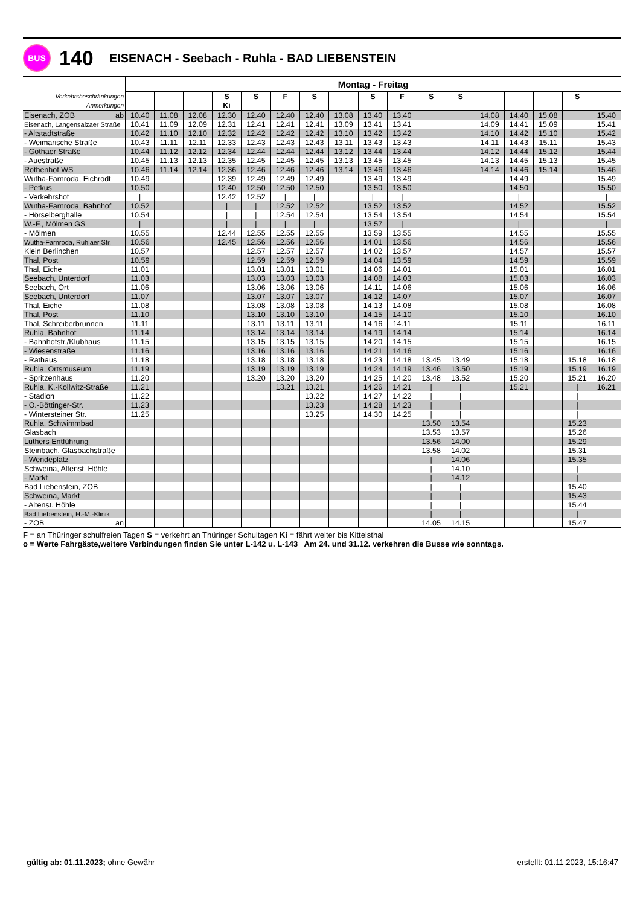BUS
140
EISENACH - Seebach - Ruhla - BAD LIEBENSTEIN
| | Montag - Freitag | | | | | | | | | | | | | | | | |
| --- | --- | --- | --- | --- | --- | --- | --- | --- | --- | --- | --- | --- | --- | --- | --- | --- | --- |
| Verkehrsbeschränkungen | | | | S | S | F | S | | S | F | S | S | | | | S | |
| Anmerkungen | | | | Ki | | | | | | | | | | | | | |
| Eisenach, ZOB ab | 10.40 | 11.08 | 12.08 | 12.30 | 12.40 | 12.40 | 12.40 | 13.08 | 13.40 | 13.40 | | | 14.08 | 14.40 | 15.08 | | 15.40 |
| Eisenach, Langensalzaer Straße | 10.41 | 11.09 | 12.09 | 12.31 | 12.41 | 12.41 | 12.41 | 13.09 | 13.41 | 13.41 | | | 14.09 | 14.41 | 15.09 | | 15.41 |
| - Altstadtstraße | 10.42 | 11.10 | 12.10 | 12.32 | 12.42 | 12.42 | 12.42 | 13.10 | 13.42 | 13.42 | | | 14.10 | 14.42 | 15.10 | | 15.42 |
| - Weimarische Straße | 10.43 | 11.11 | 12.11 | 12.33 | 12.43 | 12.43 | 12.43 | 13.11 | 13.43 | 13.43 | | | 14.11 | 14.43 | 15.11 | | 15.43 |
| - Gothaer Straße | 10.44 | 11.12 | 12.12 | 12.34 | 12.44 | 12.44 | 12.44 | 13.12 | 13.44 | 13.44 | | | 14.12 | 14.44 | 15.12 | | 15.44 |
| - Auestraße | 10.45 | 11.13 | 12.13 | 12.35 | 12.45 | 12.45 | 12.45 | 13.13 | 13.45 | 13.45 | | | 14.13 | 14.45 | 15.13 | | 15.45 |
| Rothenhof WS | 10.46 | 11.14 | 12.14 | 12.36 | 12.46 | 12.46 | 12.46 | 13.14 | 13.46 | 13.46 | | | 14.14 | 14.46 | 15.14 | | 15.46 |
| Wutha-Farnroda, Eichrodt | 10.49 | | | 12.39 | 12.49 | 12.49 | 12.49 | | 13.49 | 13.49 | | | | 14.49 | | | 15.49 |
| - Petkus | 10.50 | | | 12.40 | 12.50 | 12.50 | 12.50 | | 13.50 | 13.50 | | | | 14.50 | | | 15.50 |
| - Verkehrshof | / | | | 12.42 | 12.52 | / | / | | / | / | | | | / | | | / |
| Wutha-Farnroda, Bahnhof | 10.52 | | | / | / | 12.52 | 12.52 | | 13.52 | 13.52 | | | | 14.52 | | | 15.52 |
| - Hörselberghalle | 10.54 | | | / | / | 12.54 | 12.54 | | 13.54 | 13.54 | | | | 14.54 | | | 15.54 |
| W.-F., Mölmen GS | / | | | / | / | / | / | | 13.57 | / | | | | / | | | / |
| - Mölmen | 10.55 | | | 12.44 | 12.55 | 12.55 | 12.55 | | 13.59 | 13.55 | | | | 14.55 | | | 15.55 |
| Wutha-Farnroda, Ruhlaer Str. | 10.56 | | | 12.45 | 12.56 | 12.56 | 12.56 | | 14.01 | 13.56 | | | | 14.56 | | | 15.56 |
| Klein Berlinchen | 10.57 | | | | 12.57 | 12.57 | 12.57 | | 14.02 | 13.57 | | | | 14.57 | | | 15.57 |
| Thal, Post | 10.59 | | | | 12.59 | 12.59 | 12.59 | | 14.04 | 13.59 | | | | 14.59 | | | 15.59 |
| Thal, Eiche | 11.01 | | | | 13.01 | 13.01 | 13.01 | | 14.06 | 14.01 | | | | 15.01 | | | 16.01 |
| Seebach, Unterdorf | 11.03 | | | | 13.03 | 13.03 | 13.03 | | 14.08 | 14.03 | | | | 15.03 | | | 16.03 |
| Seebach, Ort | 11.06 | | | | 13.06 | 13.06 | 13.06 | | 14.11 | 14.06 | | | | 15.06 | | | 16.06 |
| Seebach, Unterdorf | 11.07 | | | | 13.07 | 13.07 | 13.07 | | 14.12 | 14.07 | | | | 15.07 | | | 16.07 |
| Thal, Eiche | 11.08 | | | | 13.08 | 13.08 | 13.08 | | 14.13 | 14.08 | | | | 15.08 | | | 16.08 |
| Thal, Post | 11.10 | | | | 13.10 | 13.10 | 13.10 | | 14.15 | 14.10 | | | | 15.10 | | | 16.10 |
| Thal, Schreiberbrunnen | 11.11 | | | | 13.11 | 13.11 | 13.11 | | 14.16 | 14.11 | | | | 15.11 | | | 16.11 |
| Ruhla, Bahnhof | 11.14 | | | | 13.14 | 13.14 | 13.14 | | 14.19 | 14.14 | | | | 15.14 | | | 16.14 |
| - Bahnhofstr./Klubhaus | 11.15 | | | | 13.15 | 13.15 | 13.15 | | 14.20 | 14.15 | | | | 15.15 | | | 16.15 |
| - Wiesenstraße | 11.16 | | | | 13.16 | 13.16 | 13.16 | | 14.21 | 14.16 | | | | 15.16 | | | 16.16 |
| - Rathaus | 11.18 | | | | 13.18 | 13.18 | 13.18 | | 14.23 | 14.18 | 13.45 | 13.49 | | 15.18 | | 15.18 | 16.18 |
| Ruhla, Ortsmuseum | 11.19 | | | | 13.19 | 13.19 | 13.19 | | 14.24 | 14.19 | 13.46 | 13.50 | | 15.19 | | 15.19 | 16.19 |
| - Spritzenhaus | 11.20 | | | | 13.20 | 13.20 | 13.20 | | 14.25 | 14.20 | 13.48 | 13.52 | | 15.20 | | 15.21 | 16.20 |
| Ruhla, K.-Kollwitz-Straße | 11.21 | | | | | 13.21 | 13.21 | | 14.26 | 14.21 | / | / | | 15.21 | | / | 16.21 |
| - Stadion | 11.22 | | | | | | 13.22 | | 14.27 | 14.22 | / | / | | | | / | |
| - O.-Böttinger-Str. | 11.23 | | | | | | 13.23 | | 14.28 | 14.23 | / | / | | | | / | |
| - Wintersteiner Str. | 11.25 | | | | | | 13.25 | | 14.30 | 14.25 | / | / | | | | / | |
| Ruhla, Schwimmbad | | | | | | | | | | | 13.50 | 13.54 | | | | 15.23 | |
| Glasbach | | | | | | | | | | | 13.53 | 13.57 | | | | 15.26 | |
| Luthers Entführung | | | | | | | | | | | 13.56 | 14.00 | | | | 15.29 | |
| Steinbach, Glasbachstraße | | | | | | | | | | | 13.58 | 14.02 | | | | 15.31 | |
| - Wendeplatz | | | | | | | | | | | / | 14.06 | | | | 15.35 | |
| Schweina, Altenst. Höhle | | | | | | | | | | | / | 14.10 | | | | / | |
| - Markt | | | | | | | | | | | / | 14.12 | | | | / | |
| Bad Liebenstein, ZOB | | | | | | | | | | | / | / | | | | 15.40 | |
| Schweina, Markt | | | | | | | | | | | / | / | | | | 15.43 | |
| - Altenst. Höhle | | | | | | | | | | | / | / | | | | 15.44 | |
| Bad Liebenstein, H.-M.-Klinik | | | | | | | | | | | / | / | | | | / | |
| - ZOB an | | | | | | | | | | | 14.05 | 14.15 | | | | 15.47 | |
F = an Thüringer schulfreien Tagen S = verkehrt an Thüringer Schultagen Ki = fährt weiter bis Kittelsthal
o = Werte Fahrgäste,weitere Verbindungen finden Sie unter L-142 u. L-143 Am 24. und 31.12. verkehren die Busse wie sonntags.
gültig ab: 01.11.2023; ohne Gewähr
erstellt: 01.11.2023, 15:16:47